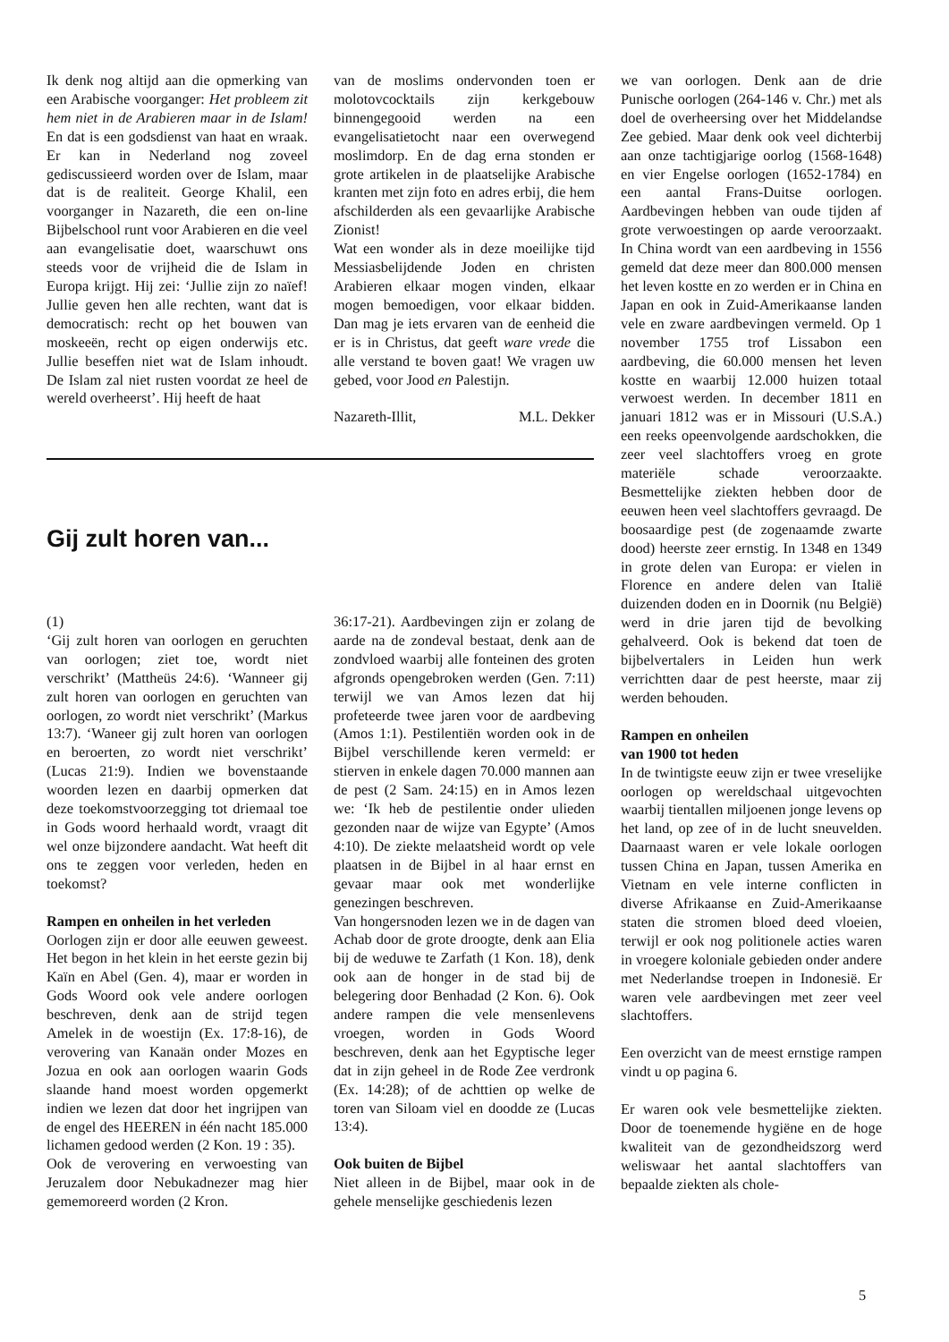Ik denk nog altijd aan die opmerking van een Arabische voorganger: Het probleem zit hem niet in de Arabieren maar in de Islam! En dat is een godsdienst van haat en wraak. Er kan in Nederland nog zoveel gediscussieerd worden over de Islam, maar dat is de realiteit. George Khalil, een voorganger in Nazareth, die een on-line Bijbelschool runt voor Arabieren en die veel aan evangelisatie doet, waarschuwt ons steeds voor de vrijheid die de Islam in Europa krijgt. Hij zei: ‘Jullie zijn zo naïef! Jullie geven hen alle rechten, want dat is democratisch: recht op het bouwen van moskeeën, recht op eigen onderwijs etc. Jullie beseffen niet wat de Islam inhoudt. De Islam zal niet rusten voordat ze heel de wereld overheerst’. Hij heeft de haat
van de moslims ondervonden toen er molotovcocktails zijn kerkgebouw binnengegooid werden na een evangelisatietocht naar een overwegend moslimdorp. En de dag erna stonden er grote artikelen in de plaatselijke Arabische kranten met zijn foto en adres erbij, die hem afschilderden als een gevaarlijke Arabische Zionist!
Wat een wonder als in deze moeilijke tijd Messiasbelijdende Joden en christen Arabieren elkaar mogen vinden, elkaar mogen bemoedigen, voor elkaar bidden. Dan mag je iets ervaren van de eenheid die er is in Christus, dat geeft ware vrede die alle verstand te boven gaat! We vragen uw gebed, voor Jood en Palestijn.
Nazareth-Illit, M.L. Dekker
Gij zult horen van...
(1)
‘Gij zult horen van oorlogen en geruchten van oorlogen; ziet toe, wordt niet verschrikt’ (Mattheüs 24:6). ‘Wanneer gij zult horen van oorlogen en geruchten van oorlogen, zo wordt niet verschrikt’ (Markus 13:7). ‘Waneer gij zult horen van oorlogen en beroerten, zo wordt niet verschrikt’ (Lucas 21:9). Indien we bovenstaande woorden lezen en daarbij opmerken dat deze toekomstvoorzegging tot driemaal toe in Gods woord herhaald wordt, vraagt dit wel onze bijzondere aandacht. Wat heeft dit ons te zeggen voor verleden, heden en toekomst?
Rampen en onheilen in het verleden
Oorlogen zijn er door alle eeuwen geweest. Het begon in het klein in het eerste gezin bij Kaïn en Abel (Gen. 4), maar er worden in Gods Woord ook vele andere oorlogen beschreven, denk aan de strijd tegen Amelek in de woestijn (Ex. 17:8-16), de verovering van Kanaän onder Mozes en Jozua en ook aan oorlogen waarin Gods slaande hand moest worden opgemerkt indien we lezen dat door het ingrijpen van de engel des HEEREN in één nacht 185.000 lichamen gedood werden (2 Kon. 19 : 35).
Ook de verovering en verwoesting van Jeruzalem door Nebukadnezer mag hier gememoreerd worden (2 Kron.
36:17-21). Aardbevingen zijn er zolang de aarde na de zondeval bestaat, denk aan de zondvloed waarbij alle fonteinen des groten afgronds opengebroken werden (Gen. 7:11) terwijl we van Amos lezen dat hij profeteerde twee jaren voor de aardbeving (Amos 1:1). Pestilentiën worden ook in de Bijbel verschillende keren vermeld: er stierven in enkele dagen 70.000 mannen aan de pest (2 Sam. 24:15) en in Amos lezen we: ‘Ik heb de pestilentie onder ulieden gezonden naar de wijze van Egypte’ (Amos 4:10). De ziekte melaatsheid wordt op vele plaatsen in de Bijbel in al haar ernst en gevaar maar ook met wonderlijke genezingen beschreven.
Van hongersnoden lezen we in de dagen van Achab door de grote droogte, denk aan Elia bij de weduwe te Zarfath (1 Kon. 18), denk ook aan de honger in de stad bij de belegering door Benhadad (2 Kon. 6). Ook andere rampen die vele mensenlevens vroegen, worden in Gods Woord beschreven, denk aan het Egyptische leger dat in zijn geheel in de Rode Zee verdronk (Ex. 14:28); of de achttien op welke de toren van Siloam viel en doodde ze (Lucas 13:4).
Ook buiten de Bijbel
Niet alleen in de Bijbel, maar ook in de gehele menselijke geschiedenis lezen
we van oorlogen. Denk aan de drie Punische oorlogen (264-146 v. Chr.) met als doel de overheersing over het Middelandse Zee gebied. Maar denk ook veel dichterbij aan onze tachtigjarige oorlog (1568-1648) en vier Engelse oorlogen (1652-1784) en een aantal Frans-Duitse oorlogen. Aardbevingen hebben van oude tijden af grote verwoestingen op aarde veroorzaakt. In China wordt van een aardbeving in 1556 gemeld dat deze meer dan 800.000 mensen het leven kostte en zo werden er in China en Japan en ook in Zuid-Amerikaanse landen vele en zware aardbevingen vermeld. Op 1 november 1755 trof Lissabon een aardbeving, die 60.000 mensen het leven kostte en waarbij 12.000 huizen totaal verwoest werden. In december 1811 en januari 1812 was er in Missouri (U.S.A.) een reeks opeenvolgende aardschokken, die zeer veel slachtoffers vroeg en grote materiële schade veroorzaakte. Besmettelijke ziekten hebben door de eeuwen heen veel slachtoffers gevraagd. De boosaardige pest (de zogenaamde zwarte dood) heerste zeer ernstig. In 1348 en 1349 in grote delen van Europa: er vielen in Florence en andere delen van Italië duizenden doden en in Doornik (nu België) werd in drie jaren tijd de bevolking gehalveerd. Ook is bekend dat toen de bijbelvertalers in Leiden hun werk verrichtten daar de pest heerste, maar zij werden behouden.
Rampen en onheilen
van 1900 tot heden
In de twintigste eeuw zijn er twee vreselijke oorlogen op wereldschaal uitgevochten waarbij tientallen miljoenen jonge levens op het land, op zee of in de lucht sneuvelden. Daarnaast waren er vele lokale oorlogen tussen China en Japan, tussen Amerika en Vietnam en vele interne conflicten in diverse Afrikaanse en Zuid-Amerikaanse staten die stromen bloed deed vloeien, terwijl er ook nog politionele acties waren in vroegere koloniale gebieden onder andere met Nederlandse troepen in Indonesië. Er waren vele aardbevingen met zeer veel slachtoffers.
Een overzicht van de meest ernstige rampen vindt u op pagina 6.
Er waren ook vele besmettelijke ziekten. Door de toenemende hygiëne en de hoge kwaliteit van de gezondheidszorg werd weliswaar het aantal slachtoffers van bepaalde ziekten als chole-
5